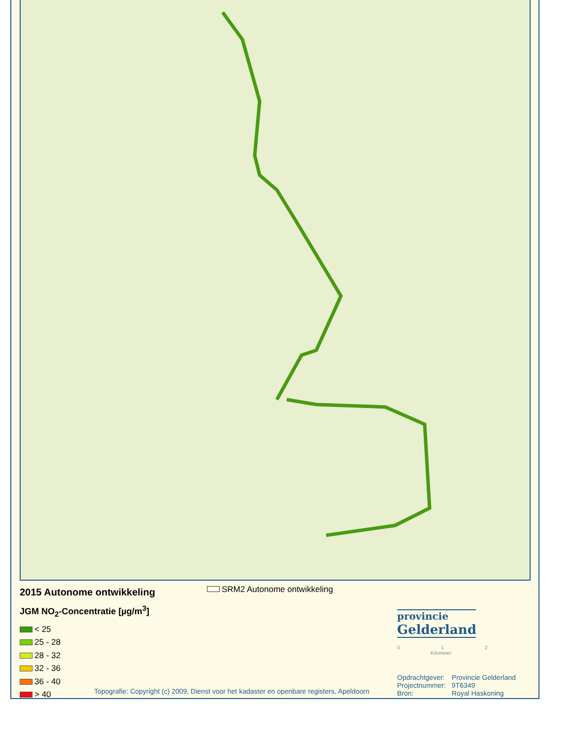2015 Autonome ontwikkeling
JGM NO<sub>2</sub>-Concentratie [µg/m<sup>3</sup>]
< 25
25 - 28
28 - 32
32 - 36
36 - 40
> 40
SRM2 Autonome ontwikkeling
provincie
Gelderland
0 1 2
Kilometer
| Opdrachtgever: | Provincie Gelderland |
| Projectnummer: | 9T6349 |
| Bron: | Royal Haskoning |
Topografie: Copyright (c) 2009, Dienst voor het kadaster en openbare registers, Apeldoorn